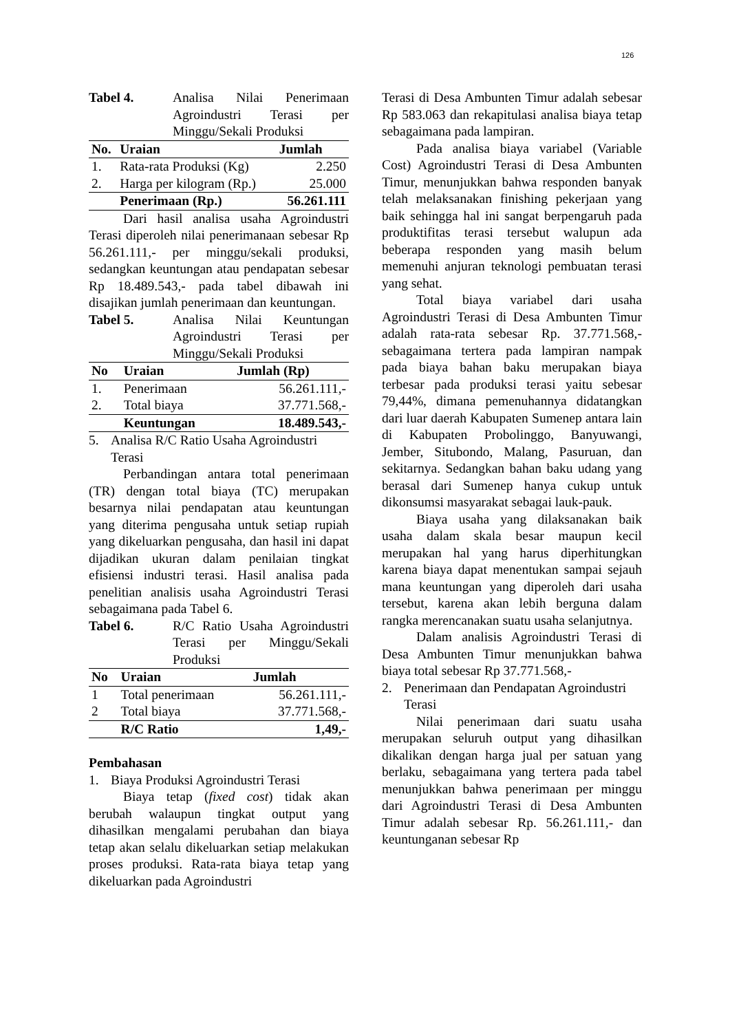126
Tabel 4. Analisa Nilai Penerimaan Agroindustri Terasi per Minggu/Sekali Produksi
| No. | Uraian | Jumlah |
| --- | --- | --- |
| 1. | Rata-rata Produksi (Kg) | 2.250 |
| 2. | Harga per kilogram (Rp.) | 25.000 |
| | Penerimaan (Rp.) | 56.261.111 |
Dari hasil analisa usaha Agroindustri Terasi diperoleh nilai penerimanaan sebesar Rp 56.261.111,- per minggu/sekali produksi, sedangkan keuntungan atau pendapatan sebesar Rp 18.489.543,- pada tabel dibawah ini disajikan jumlah penerimaan dan keuntungan.
Tabel 5. Analisa Nilai Keuntungan Agroindustri Terasi per Minggu/Sekali Produksi
| No | Uraian | Jumlah (Rp) |
| --- | --- | --- |
| 1. | Penerimaan | 56.261.111,- |
| 2. | Total biaya | 37.771.568,- |
| | Keuntungan | 18.489.543,- |
5. Analisa R/C Ratio Usaha Agroindustri Terasi
Perbandingan antara total penerimaan (TR) dengan total biaya (TC) merupakan besarnya nilai pendapatan atau keuntungan yang diterima pengusaha untuk setiap rupiah yang dikeluarkan pengusaha, dan hasil ini dapat dijadikan ukuran dalam penilaian tingkat efisiensi industri terasi. Hasil analisa pada penelitian analisis usaha Agroindustri Terasi sebagaimana pada Tabel 6.
Tabel 6. R/C Ratio Usaha Agroindustri Terasi per Minggu/Sekali Produksi
| No | Uraian | Jumlah |
| --- | --- | --- |
| 1 | Total penerimaan | 56.261.111,- |
| 2 | Total biaya | 37.771.568,- |
| | R/C Ratio | 1,49,- |
Pembahasan
1. Biaya Produksi Agroindustri Terasi
Biaya tetap (fixed cost) tidak akan berubah walaupun tingkat output yang dihasilkan mengalami perubahan dan biaya tetap akan selalu dikeluarkan setiap melakukan proses produksi. Rata-rata biaya tetap yang dikeluarkan pada Agroindustri
Terasi di Desa Ambunten Timur adalah sebesar Rp 583.063 dan rekapitulasi analisa biaya tetap sebagaimana pada lampiran.
Pada analisa biaya variabel (Variable Cost) Agroindustri Terasi di Desa Ambunten Timur, menunjukkan bahwa responden banyak telah melaksanakan finishing pekerjaan yang baik sehingga hal ini sangat berpengaruh pada produktifitas terasi tersebut walupun ada beberapa responden yang masih belum memenuhi anjuran teknologi pembuatan terasi yang sehat.
Total biaya variabel dari usaha Agroindustri Terasi di Desa Ambunten Timur adalah rata-rata sebesar Rp. 37.771.568,- sebagaimana tertera pada lampiran nampak pada biaya bahan baku merupakan biaya terbesar pada produksi terasi yaitu sebesar 79,44%, dimana pemenuhannya didatangkan dari luar daerah Kabupaten Sumenep antara lain di Kabupaten Probolinggo, Banyuwangi, Jember, Situbondo, Malang, Pasuruan, dan sekitarnya. Sedangkan bahan baku udang yang berasal dari Sumenep hanya cukup untuk dikonsumsi masyarakat sebagai lauk-pauk.
Biaya usaha yang dilaksanakan baik usaha dalam skala besar maupun kecil merupakan hal yang harus diperhitungkan karena biaya dapat menentukan sampai sejauh mana keuntungan yang diperoleh dari usaha tersebut, karena akan lebih berguna dalam rangka merencanakan suatu usaha selanjutnya.
Dalam analisis Agroindustri Terasi di Desa Ambunten Timur menunjukkan bahwa biaya total sebesar Rp 37.771.568,-
2. Penerimaan dan Pendapatan Agroindustri Terasi
Nilai penerimaan dari suatu usaha merupakan seluruh output yang dihasilkan dikalikan dengan harga jual per satuan yang berlaku, sebagaimana yang tertera pada tabel menunjukkan bahwa penerimaan per minggu dari Agroindustri Terasi di Desa Ambunten Timur adalah sebesar Rp. 56.261.111,- dan keuntunganan sebesar Rp